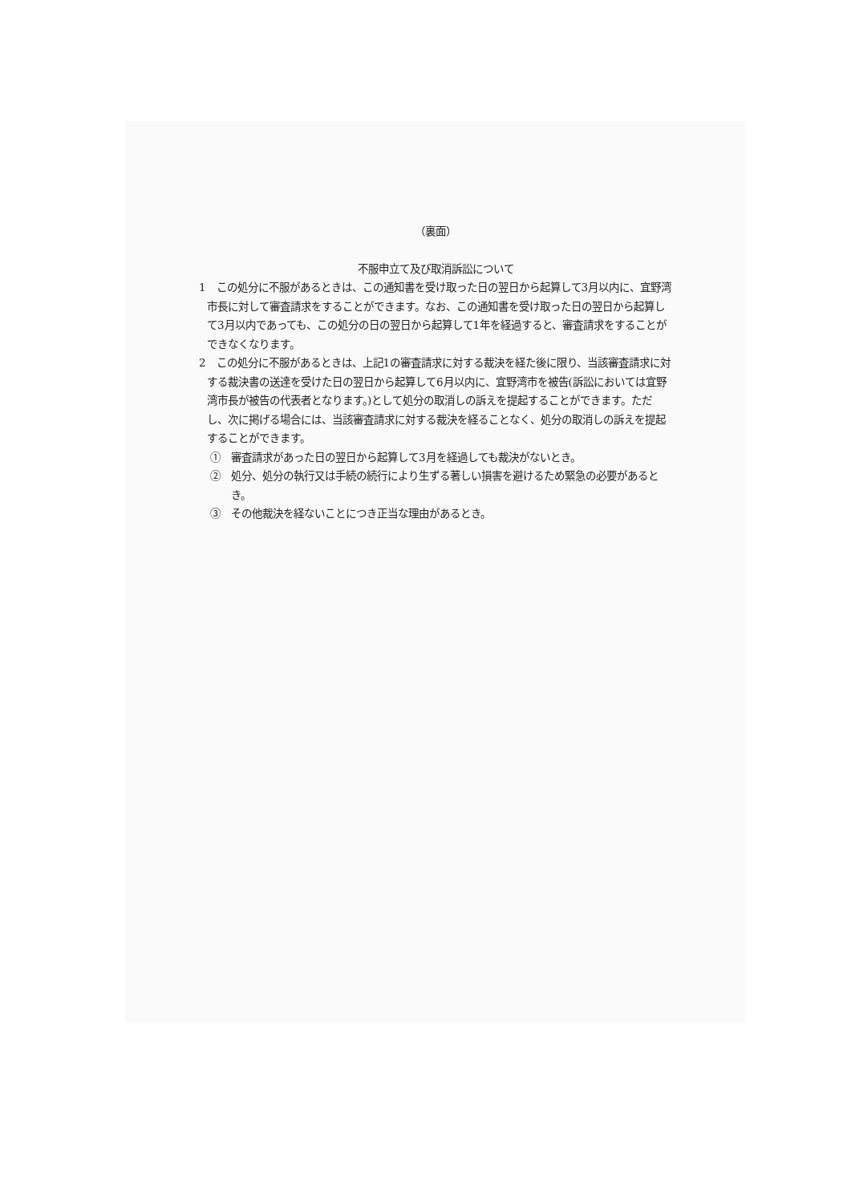（裏面）
不服申立て及び取消訴訟について
1　この処分に不服があるときは、この通知書を受け取った日の翌日から起算して3月以内に、宜野湾市長に対して審査請求をすることができます。なお、この通知書を受け取った日の翌日から起算して3月以内であっても、この処分の日の翌日から起算して1年を経過すると、審査請求をすることができなくなります。
2　この処分に不服があるときは、上記1の審査請求に対する裁決を経た後に限り、当該審査請求に対する裁決書の送達を受けた日の翌日から起算して6月以内に、宜野湾市を被告(訴訟においては宜野湾市長が被告の代表者となります。)として処分の取消しの訴えを提起することができます。ただし、次に掲げる場合には、当該審査請求に対する裁決を経ることなく、処分の取消しの訴えを提起することができます。
①　審査請求があった日の翌日から起算して3月を経過しても裁決がないとき。
②　処分、処分の執行又は手続の続行により生ずる著しい損害を避けるため緊急の必要があるとき。
③　その他裁決を経ないことにつき正当な理由があるとき。